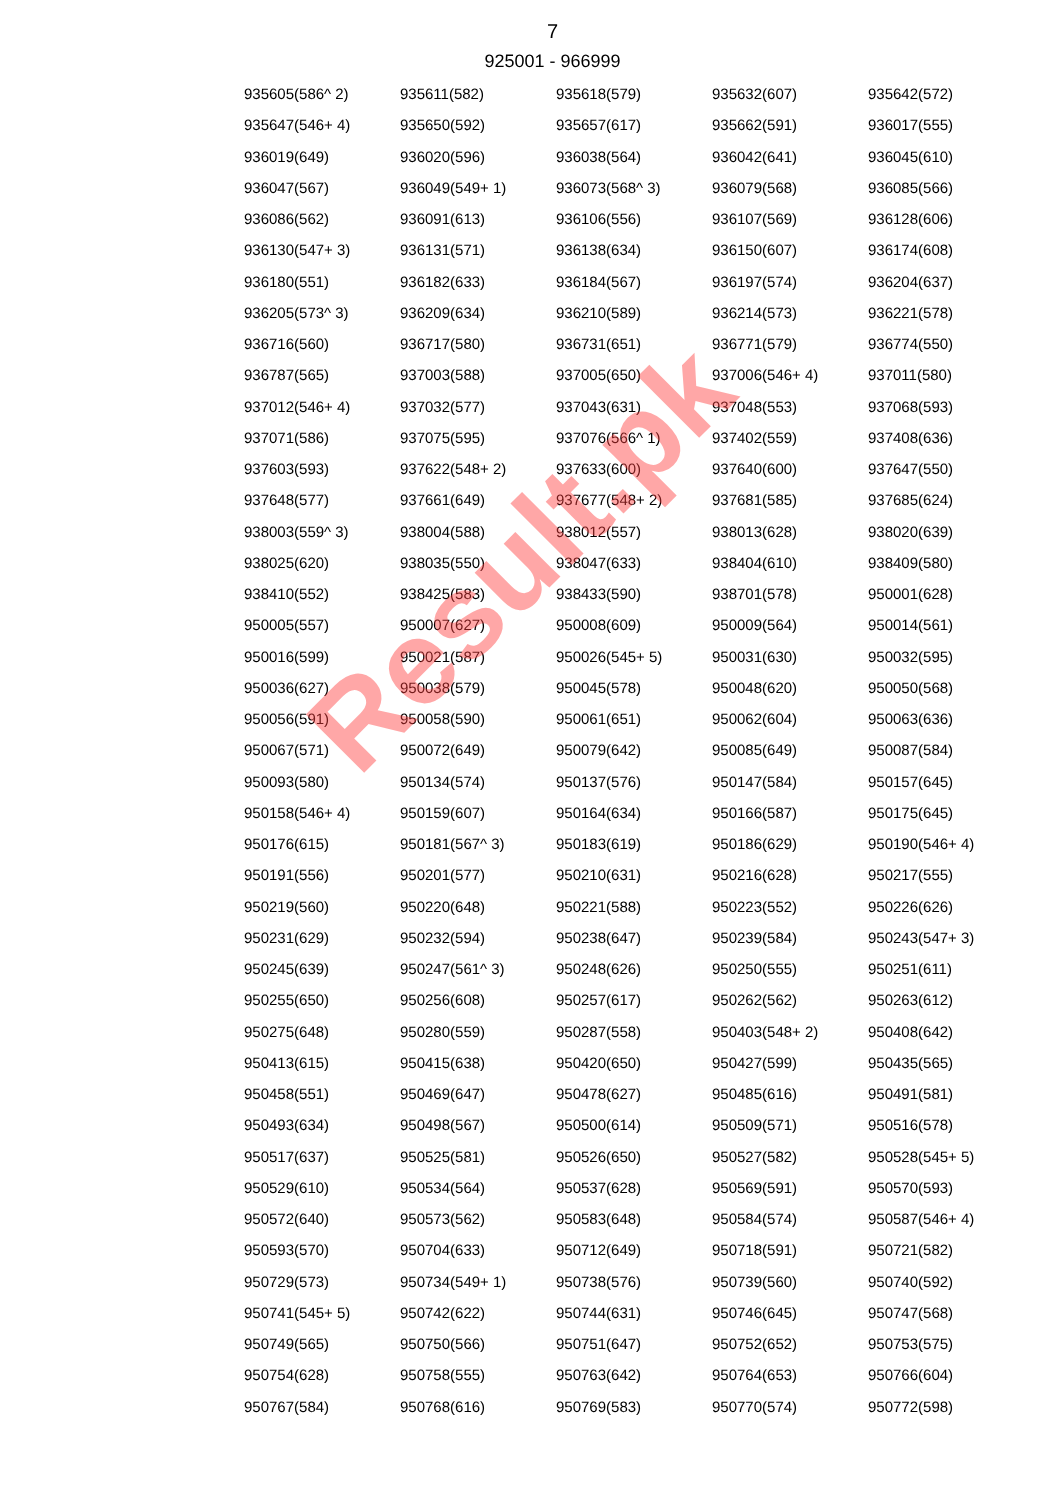7
925001 - 966999
| 935605(586^ 2) | 935611(582) | 935618(579) | 935632(607) | 935642(572) |
| 935647(546+ 4) | 935650(592) | 935657(617) | 935662(591) | 936017(555) |
| 936019(649) | 936020(596) | 936038(564) | 936042(641) | 936045(610) |
| 936047(567) | 936049(549+ 1) | 936073(568^ 3) | 936079(568) | 936085(566) |
| 936086(562) | 936091(613) | 936106(556) | 936107(569) | 936128(606) |
| 936130(547+ 3) | 936131(571) | 936138(634) | 936150(607) | 936174(608) |
| 936180(551) | 936182(633) | 936184(567) | 936197(574) | 936204(637) |
| 936205(573^ 3) | 936209(634) | 936210(589) | 936214(573) | 936221(578) |
| 936716(560) | 936717(580) | 936731(651) | 936771(579) | 936774(550) |
| 936787(565) | 937003(588) | 937005(650) | 937006(546+ 4) | 937011(580) |
| 937012(546+ 4) | 937032(577) | 937043(631) | 937048(553) | 937068(593) |
| 937071(586) | 937075(595) | 937076(566^ 1) | 937402(559) | 937408(636) |
| 937603(593) | 937622(548+ 2) | 937633(600) | 937640(600) | 937647(550) |
| 937648(577) | 937661(649) | 937677(548+ 2) | 937681(585) | 937685(624) |
| 938003(559^ 3) | 938004(588) | 938012(557) | 938013(628) | 938020(639) |
| 938025(620) | 938035(550) | 938047(633) | 938404(610) | 938409(580) |
| 938410(552) | 938425(583) | 938433(590) | 938701(578) | 950001(628) |
| 950005(557) | 950007(627) | 950008(609) | 950009(564) | 950014(561) |
| 950016(599) | 950021(587) | 950026(545+ 5) | 950031(630) | 950032(595) |
| 950036(627) | 950038(579) | 950045(578) | 950048(620) | 950050(568) |
| 950056(591) | 950058(590) | 950061(651) | 950062(604) | 950063(636) |
| 950067(571) | 950072(649) | 950079(642) | 950085(649) | 950087(584) |
| 950093(580) | 950134(574) | 950137(576) | 950147(584) | 950157(645) |
| 950158(546+ 4) | 950159(607) | 950164(634) | 950166(587) | 950175(645) |
| 950176(615) | 950181(567^ 3) | 950183(619) | 950186(629) | 950190(546+ 4) |
| 950191(556) | 950201(577) | 950210(631) | 950216(628) | 950217(555) |
| 950219(560) | 950220(648) | 950221(588) | 950223(552) | 950226(626) |
| 950231(629) | 950232(594) | 950238(647) | 950239(584) | 950243(547+ 3) |
| 950245(639) | 950247(561^ 3) | 950248(626) | 950250(555) | 950251(611) |
| 950255(650) | 950256(608) | 950257(617) | 950262(562) | 950263(612) |
| 950275(648) | 950280(559) | 950287(558) | 950403(548+ 2) | 950408(642) |
| 950413(615) | 950415(638) | 950420(650) | 950427(599) | 950435(565) |
| 950458(551) | 950469(647) | 950478(627) | 950485(616) | 950491(581) |
| 950493(634) | 950498(567) | 950500(614) | 950509(571) | 950516(578) |
| 950517(637) | 950525(581) | 950526(650) | 950527(582) | 950528(545+ 5) |
| 950529(610) | 950534(564) | 950537(628) | 950569(591) | 950570(593) |
| 950572(640) | 950573(562) | 950583(648) | 950584(574) | 950587(546+ 4) |
| 950593(570) | 950704(633) | 950712(649) | 950718(591) | 950721(582) |
| 950729(573) | 950734(549+ 1) | 950738(576) | 950739(560) | 950740(592) |
| 950741(545+ 5) | 950742(622) | 950744(631) | 950746(645) | 950747(568) |
| 950749(565) | 950750(566) | 950751(647) | 950752(652) | 950753(575) |
| 950754(628) | 950758(555) | 950763(642) | 950764(653) | 950766(604) |
| 950767(584) | 950768(616) | 950769(583) | 950770(574) | 950772(598) |
Result.pk